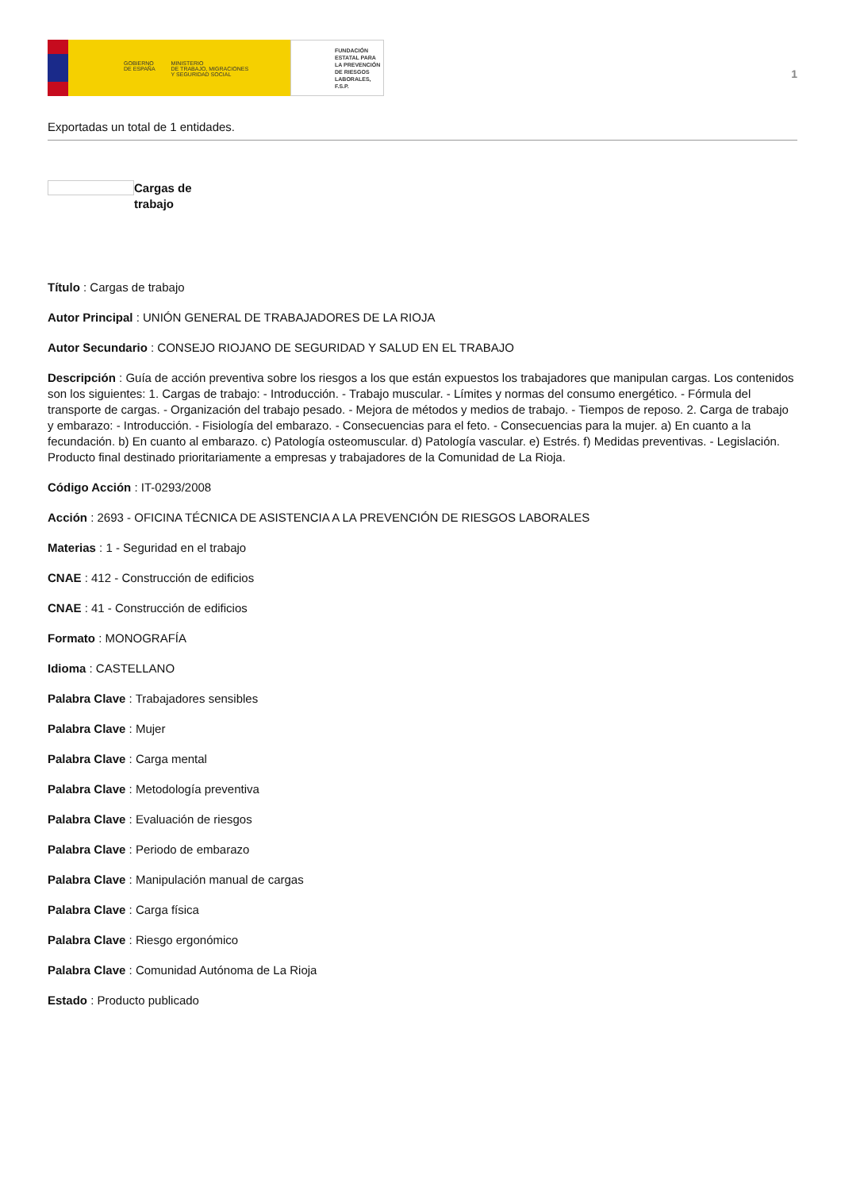GOBIERNO
DE ESPAÑA MINISTERIO
DE TRABAJO, MIGRACIONES
Y SEGURIDAD SOCIAL
FUNDACIÓN
ESTATAL PARA
LA PREVENCIÓN
DE RIESGOS
LABORALES, F.S.P.
1
Exportadas un total de 1 entidades.
Cargas de trabajo
Título : Cargas de trabajo
Autor Principal : UNIÓN GENERAL DE TRABAJADORES DE LA RIOJA
Autor Secundario : CONSEJO RIOJANO DE SEGURIDAD Y SALUD EN EL TRABAJO
Descripción : Guía de acción preventiva sobre los riesgos a los que están expuestos los trabajadores que manipulan cargas. Los contenidos son los siguientes: 1. Cargas de trabajo: - Introducción. - Trabajo muscular. - Límites y normas del consumo energético. - Fórmula del transporte de cargas. - Organización del trabajo pesado. - Mejora de métodos y medios de trabajo. - Tiempos de reposo. 2. Carga de trabajo y embarazo: - Introducción. - Fisiología del embarazo. - Consecuencias para el feto. - Consecuencias para la mujer. a) En cuanto a la fecundación. b) En cuanto al embarazo. c) Patología osteomuscular. d) Patología vascular. e) Estrés. f) Medidas preventivas. - Legislación. Producto final destinado prioritariamente a empresas y trabajadores de la Comunidad de La Rioja.
Código Acción : IT-0293/2008
Acción : 2693 - OFICINA TÉCNICA DE ASISTENCIA A LA PREVENCIÓN DE RIESGOS LABORALES
Materias : 1 - Seguridad en el trabajo
CNAE : 412 - Construcción de edificios
CNAE : 41 - Construcción de edificios
Formato : MONOGRAFÍA
Idioma : CASTELLANO
Palabra Clave : Trabajadores sensibles
Palabra Clave : Mujer
Palabra Clave : Carga mental
Palabra Clave : Metodología preventiva
Palabra Clave : Evaluación de riesgos
Palabra Clave : Periodo de embarazo
Palabra Clave : Manipulación manual de cargas
Palabra Clave : Carga física
Palabra Clave : Riesgo ergonómico
Palabra Clave : Comunidad Autónoma de La Rioja
Estado : Producto publicado